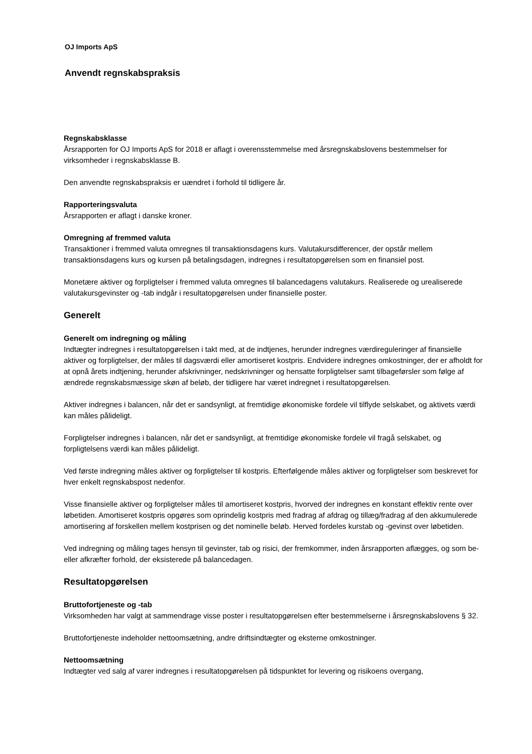OJ Imports ApS
Anvendt regnskabspraksis
Regnskabsklasse
Årsrapporten for OJ Imports ApS for 2018 er aflagt i overensstemmelse med årsregnskabslovens bestemmelser for virksomheder i regnskabsklasse B.
Den anvendte regnskabspraksis er uændret i forhold til tidligere år.
Rapporteringsvaluta
Årsrapporten er aflagt i danske kroner.
Omregning af fremmed valuta
Transaktioner i fremmed valuta omregnes til transaktionsdagens kurs. Valutakursdifferencer, der opstår mellem transaktionsdagens kurs og kursen på betalingsdagen, indregnes i resultatopgørelsen som en finansiel post.
Monetære aktiver og forpligtelser i fremmed valuta omregnes til balancedagens valutakurs. Realiserede og urealiserede valutakursgevinster og -tab indgår i resultatopgørelsen under finansielle poster.
Generelt
Generelt om indregning og måling
Indtægter indregnes i resultatopgørelsen i takt med, at de indtjenes, herunder indregnes værdireguleringer af finansielle aktiver og forpligtelser, der måles til dagsværdi eller amortiseret kostpris. Endvidere indregnes omkostninger, der er afholdt for at opnå årets indtjening, herunder afskrivninger, nedskrivninger og hensatte forpligtelser samt tilbageførsler som følge af ændrede regnskabsmæssige skøn af beløb, der tidligere har været indregnet i resultatopgørelsen.
Aktiver indregnes i balancen, når det er sandsynligt, at fremtidige økonomiske fordele vil tilflyde selskabet, og aktivets værdi kan måles pålideligt.
Forpligtelser indregnes i balancen, når det er sandsynligt, at fremtidige økonomiske fordele vil fragå selskabet, og forpligtelsens værdi kan måles pålideligt.
Ved første indregning måles aktiver og forpligtelser til kostpris. Efterfølgende måles aktiver og forpligtelser som beskrevet for hver enkelt regnskabspost nedenfor.
Visse finansielle aktiver og forpligtelser måles til amortiseret kostpris, hvorved der indregnes en konstant effektiv rente over løbetiden. Amortiseret kostpris opgøres som oprindelig kostpris med fradrag af afdrag og tillæg/fradrag af den akkumulerede amortisering af forskellen mellem kostprisen og det nominelle beløb. Herved fordeles kurstab og -gevinst over løbetiden.
Ved indregning og måling tages hensyn til gevinster, tab og risici, der fremkommer, inden årsrapporten aflægges, og som be- eller afkræfter forhold, der eksisterede på balancedagen.
Resultatopgørelsen
Bruttofortjeneste og -tab
Virksomheden har valgt at sammendrage visse poster i resultatopgørelsen efter bestemmelserne i årsregnskabslovens § 32.
Bruttofortjeneste indeholder nettoomsætning, andre driftsindtægter og eksterne omkostninger.
Nettoomsætning
Indtægter ved salg af varer indregnes i resultatopgørelsen på tidspunktet for levering og risikoens overgang,